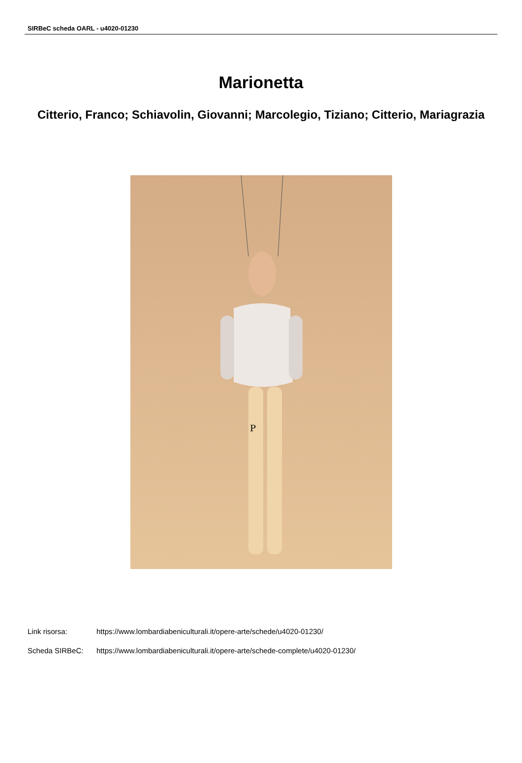SIRBeC scheda OARL - u4020-01230
Marionetta
Citterio, Franco; Schiavolin, Giovanni; Marcolegio, Tiziano; Citterio, Mariagrazia
P
Link risorsa: https://www.lombardiabeniculturali.it/opere-arte/schede/u4020-01230/
Scheda SIRBeC: https://www.lombardiabeniculturali.it/opere-arte/schede-complete/u4020-01230/